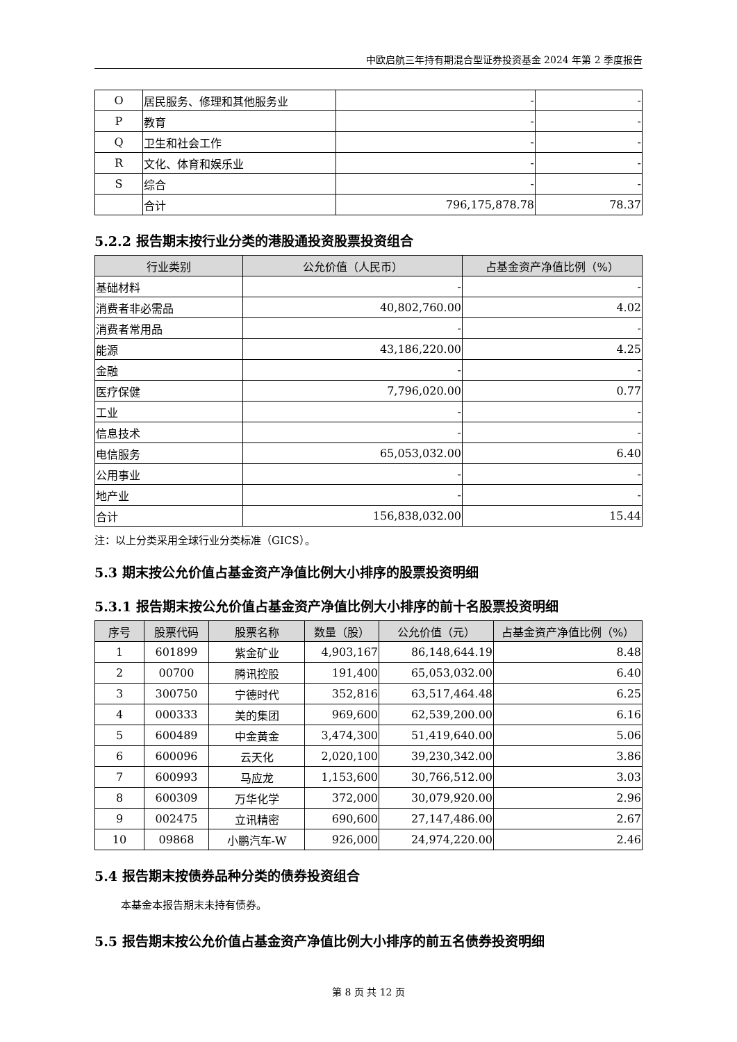中欧启航三年持有期混合型证券投资基金 2024 年第 2 季度报告
| O | 居民服务、修理和其他服务业 | - | - |
| P | 教育 | - | - |
| Q | 卫生和社会工作 | - | - |
| R | 文化、体育和娱乐业 | - | - |
| S | 综合 | - | - |
| | 合计 | 796,175,878.78 | 78.37 |
5.2.2 报告期末按行业分类的港股通投资股票投资组合
| 行业类别 | 公允价值（人民币） | 占基金资产净值比例（%） |
| --- | --- | --- |
| 基础材料 | - | - |
| 消费者非必需品 | 40,802,760.00 | 4.02 |
| 消费者常用品 | - | - |
| 能源 | 43,186,220.00 | 4.25 |
| 金融 | - | - |
| 医疗保健 | 7,796,020.00 | 0.77 |
| 工业 | - | - |
| 信息技术 | - | - |
| 电信服务 | 65,053,032.00 | 6.40 |
| 公用事业 | - | - |
| 地产业 | - | - |
| 合计 | 156,838,032.00 | 15.44 |
注：以上分类采用全球行业分类标准（GICS）。
5.3 期末按公允价值占基金资产净值比例大小排序的股票投资明细
5.3.1 报告期末按公允价值占基金资产净值比例大小排序的前十名股票投资明细
| 序号 | 股票代码 | 股票名称 | 数量（股） | 公允价值（元） | 占基金资产净值比例（%） |
| --- | --- | --- | --- | --- | --- |
| 1 | 601899 | 紫金矿业 | 4,903,167 | 86,148,644.19 | 8.48 |
| 2 | 00700 | 腾讯控股 | 191,400 | 65,053,032.00 | 6.40 |
| 3 | 300750 | 宁德时代 | 352,816 | 63,517,464.48 | 6.25 |
| 4 | 000333 | 美的集团 | 969,600 | 62,539,200.00 | 6.16 |
| 5 | 600489 | 中金黄金 | 3,474,300 | 51,419,640.00 | 5.06 |
| 6 | 600096 | 云天化 | 2,020,100 | 39,230,342.00 | 3.86 |
| 7 | 600993 | 马应龙 | 1,153,600 | 30,766,512.00 | 3.03 |
| 8 | 600309 | 万华化学 | 372,000 | 30,079,920.00 | 2.96 |
| 9 | 002475 | 立讯精密 | 690,600 | 27,147,486.00 | 2.67 |
| 10 | 09868 | 小鹏汽车-W | 926,000 | 24,974,220.00 | 2.46 |
5.4 报告期末按债券品种分类的债券投资组合
本基金本报告期末未持有债券。
5.5 报告期末按公允价值占基金资产净值比例大小排序的前五名债券投资明细
第 8 页 共 12 页